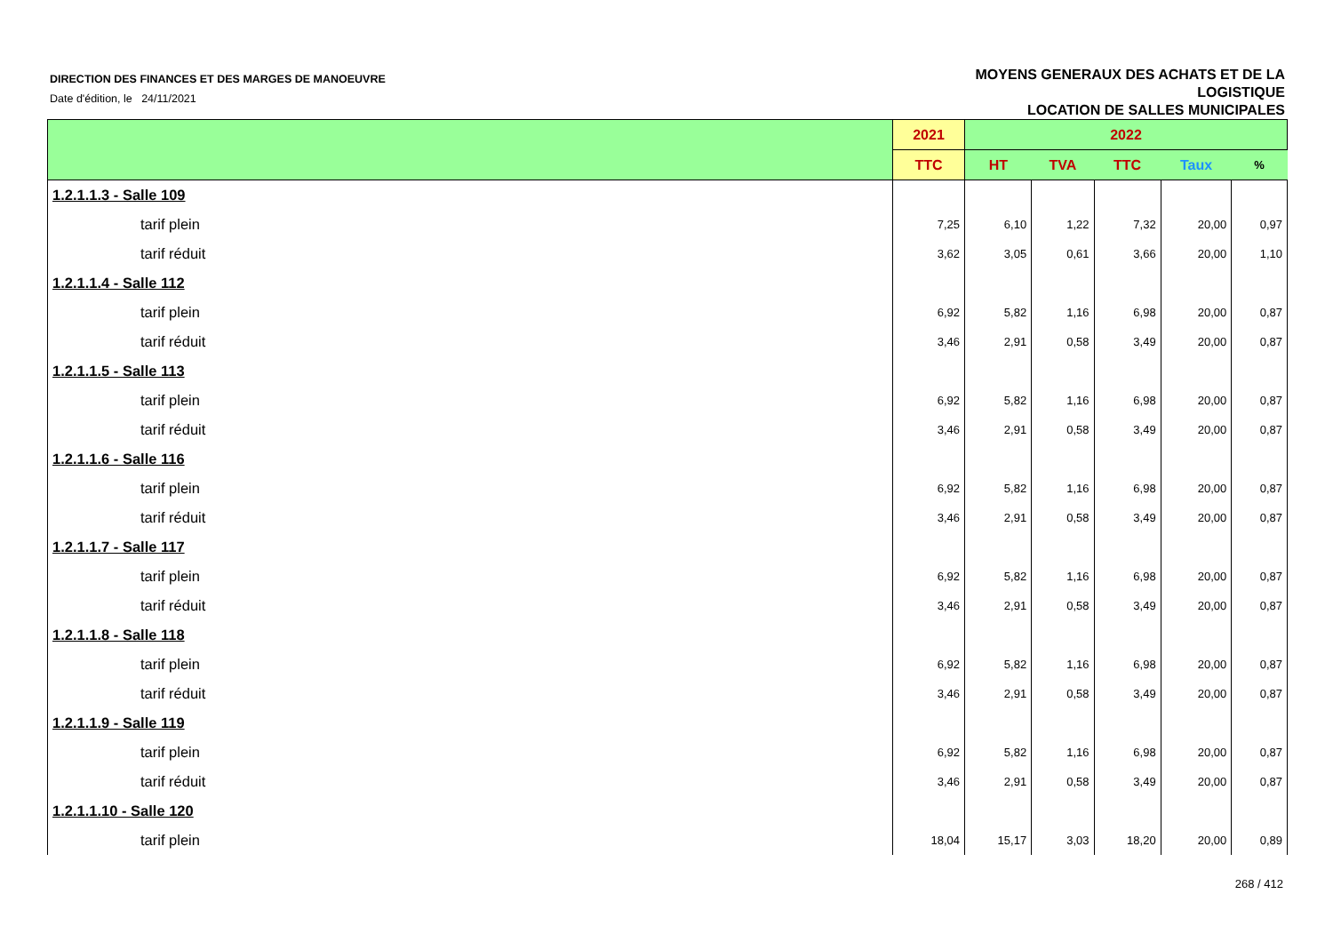DIRECTION DES FINANCES ET DES MARGES DE MANOEUVRE
Date d'édition, le 24/11/2021
MOYENS GENERAUX DES ACHATS ET DE LA
LOGISTIQUE
LOCATION DE SALLES MUNICIPALES
| | 2021 | 2022 | | | | |
| --- | --- | --- | --- | --- | --- | --- |
| | TTC | HT | TVA | TTC | Taux | % |
| 1.2.1.1.3 - Salle 109 | | | | | | |
| tarif plein | 7,25 | 6,10 | 1,22 | 7,32 | 20,00 | 0,97 |
| tarif réduit | 3,62 | 3,05 | 0,61 | 3,66 | 20,00 | 1,10 |
| 1.2.1.1.4 - Salle 112 | | | | | | |
| tarif plein | 6,92 | 5,82 | 1,16 | 6,98 | 20,00 | 0,87 |
| tarif réduit | 3,46 | 2,91 | 0,58 | 3,49 | 20,00 | 0,87 |
| 1.2.1.1.5 - Salle 113 | | | | | | |
| tarif plein | 6,92 | 5,82 | 1,16 | 6,98 | 20,00 | 0,87 |
| tarif réduit | 3,46 | 2,91 | 0,58 | 3,49 | 20,00 | 0,87 |
| 1.2.1.1.6 - Salle 116 | | | | | | |
| tarif plein | 6,92 | 5,82 | 1,16 | 6,98 | 20,00 | 0,87 |
| tarif réduit | 3,46 | 2,91 | 0,58 | 3,49 | 20,00 | 0,87 |
| 1.2.1.1.7 - Salle 117 | | | | | | |
| tarif plein | 6,92 | 5,82 | 1,16 | 6,98 | 20,00 | 0,87 |
| tarif réduit | 3,46 | 2,91 | 0,58 | 3,49 | 20,00 | 0,87 |
| 1.2.1.1.8 - Salle 118 | | | | | | |
| tarif plein | 6,92 | 5,82 | 1,16 | 6,98 | 20,00 | 0,87 |
| tarif réduit | 3,46 | 2,91 | 0,58 | 3,49 | 20,00 | 0,87 |
| 1.2.1.1.9 - Salle 119 | | | | | | |
| tarif plein | 6,92 | 5,82 | 1,16 | 6,98 | 20,00 | 0,87 |
| tarif réduit | 3,46 | 2,91 | 0,58 | 3,49 | 20,00 | 0,87 |
| 1.2.1.1.10 - Salle 120 | | | | | | |
| tarif plein | 18,04 | 15,17 | 3,03 | 18,20 | 20,00 | 0,89 |
268 / 412